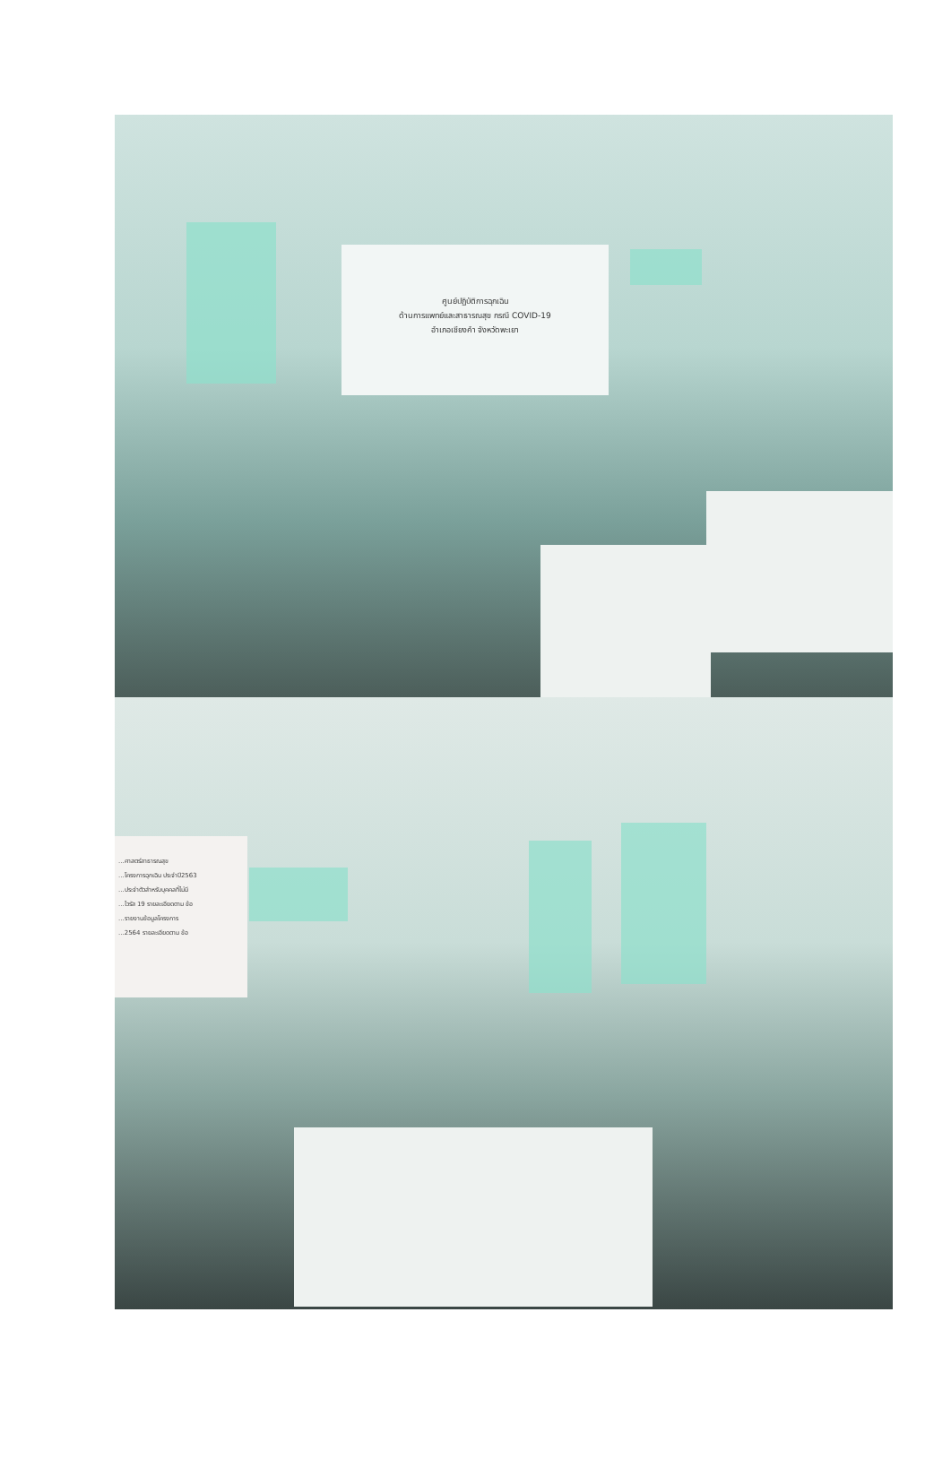ศูนย์ปฏิบัติการฉุกเฉิน
ด้านการแพทย์และสาธารณสุข กรณี COVID-19
อำเภอเชียงคำ จังหวัดพะเยา
...ศาสตร์สาธารณสุข
...โครงการฉุกเฉิน ประจำปี2563
...ประจำตัวสำหรับบุคคลที่ไม่มี
...ไวรัส 19 รายละเอียดตาม ข้อ
...รายงานข้อมูลโครงการ
...2564 รายละเอียดตาม ข้อ